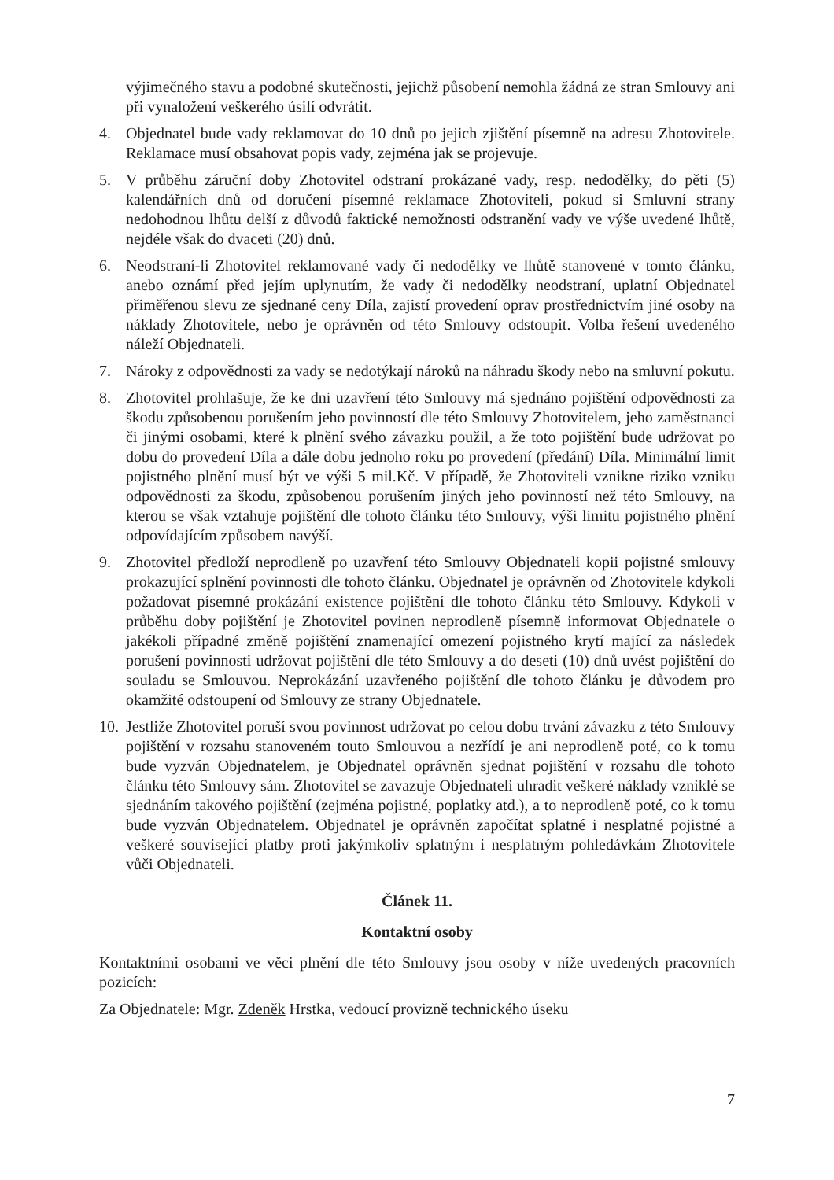výjimečného stavu a podobné skutečnosti, jejichž působení nemohla žádná ze stran Smlouvy ani při vynaložení veškerého úsilí odvrátit.
4. Objednatel bude vady reklamovat do 10 dnů po jejich zjištění písemně na adresu Zhotovitele. Reklamace musí obsahovat popis vady, zejména jak se projevuje.
5. V průběhu záruční doby Zhotovitel odstraní prokázané vady, resp. nedodělky, do pěti (5) kalendářních dnů od doručení písemné reklamace Zhotoviteli, pokud si Smluvní strany nedohodnou lhůtu delší z důvodů faktické nemožnosti odstranění vady ve výše uvedené lhůtě, nejdéle však do dvaceti (20) dnů.
6. Neodstraní-li Zhotovitel reklamované vady či nedodělky ve lhůtě stanovené v tomto článku, anebo oznámí před jejím uplynutím, že vady či nedodělky neodstraní, uplatní Objednatel přiměřenou slevu ze sjednané ceny Díla, zajistí provedení oprav prostřednictvím jiné osoby na náklady Zhotovitele, nebo je oprávněn od této Smlouvy odstoupit. Volba řešení uvedeného náleží Objednateli.
7. Nároky z odpovědnosti za vady se nedotýkají nároků na náhradu škody nebo na smluvní pokutu.
8. Zhotovitel prohlašuje, že ke dni uzavření této Smlouvy má sjednáno pojištění odpovědnosti za škodu způsobenou porušením jeho povinností dle této Smlouvy Zhotovitelem, jeho zaměstnanci či jinými osobami, které k plnění svého závazku použil, a že toto pojištění bude udržovat po dobu do provedení Díla a dále dobu jednoho roku po provedení (předání) Díla. Minimální limit pojistného plnění musí být ve výši 5 mil.Kč. V případě, že Zhotoviteli vznikne riziko vzniku odpovědnosti za škodu, způsobenou porušením jiných jeho povinností než této Smlouvy, na kterou se však vztahuje pojištění dle tohoto článku této Smlouvy, výši limitu pojistného plnění odpovídajícím způsobem navýší.
9. Zhotovitel předloží neprodleně po uzavření této Smlouvy Objednateli kopii pojistné smlouvy prokazující splnění povinnosti dle tohoto článku. Objednatel je oprávněn od Zhotovitele kdykoli požadovat písemné prokázání existence pojištění dle tohoto článku této Smlouvy. Kdykoli v průběhu doby pojištění je Zhotovitel povinen neprodleně písemně informovat Objednatele o jakékoli případné změně pojištění znamenající omezení pojistného krytí mající za následek porušení povinnosti udržovat pojištění dle této Smlouvy a do deseti (10) dnů uvést pojištění do souladu se Smlouvou. Neprokázání uzavřeného pojištění dle tohoto článku je důvodem pro okamžité odstoupení od Smlouvy ze strany Objednatele.
10.
Jestliže Zhotovitel poruší svou povinnost udržovat po celou dobu trvání závazku z této Smlouvy pojištění v rozsahu stanoveném touto Smlouvou a nezřídí je ani neprodleně poté, co k tomu bude vyzván Objednatelem, je Objednatel oprávněn sjednat pojištění v rozsahu dle tohoto článku této Smlouvy sám. Zhotovitel se zavazuje Objednateli uhradit veškeré náklady vzniklé se sjednáním takového pojištění (zejména pojistné, poplatky atd.), a to neprodleně poté, co k tomu bude vyzván Objednatelem. Objednatel je oprávněn započítat splatné i nesplatné pojistné a veškeré související platby proti jakýmkoliv splatným i nesplatným pohledávkám Zhotovitele vůči Objednateli.
Článek 11.
Kontaktní osoby
Kontaktními osobami ve věci plnění dle této Smlouvy jsou osoby v níže uvedených pracovních pozicích:
Za Objednatele: Mgr. Zdeněk Hrstka, vedoucí provizně technického úseku
7